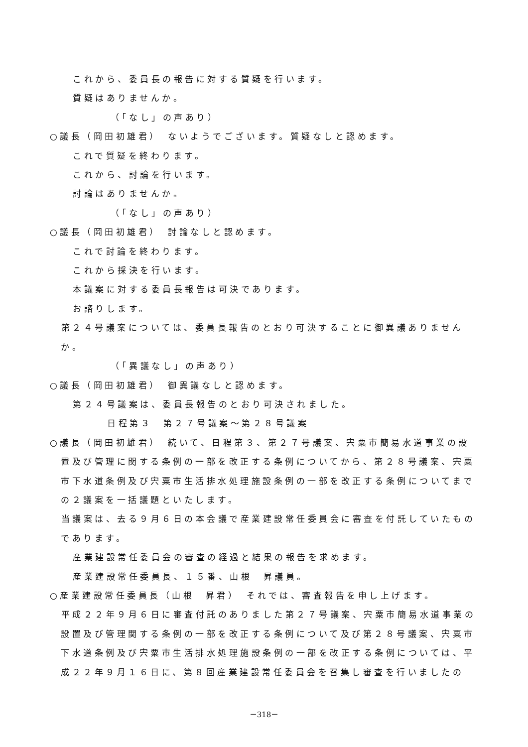これから、委員長の報告に対する質疑を行います。
質疑はありませんか。
（「なし」の声あり）
○議長（岡田初雄君）　ないようでございます。質疑なしと認めます。
これで質疑を終わります。
これから、討論を行います。
討論はありませんか。
（「なし」の声あり）
○議長（岡田初雄君）　討論なしと認めます。
これで討論を終わります。
これから採決を行います。
本議案に対する委員長報告は可決であります。
お諮りします。
　第２４号議案については、委員長報告のとおり可決することに御異議ありませんか。
（「異議なし」の声あり）
○議長（岡田初雄君）　御異議なしと認めます。
第２４号議案は、委員長報告のとおり可決されました。
日程第３　第２７号議案～第２８号議案
○議長（岡田初雄君）　続いて、日程第３、第２７号議案、宍粟市簡易水道事業の設置及び管理に関する条例の一部を改正する条例についてから、第２８号議案、宍粟市下水道条例及び宍粟市生活排水処理施設条例の一部を改正する条例についてまでの２議案を一括議題といたします。
　当議案は、去る９月６日の本会議で産業建設常任委員会に審査を付託していたものであります。
産業建設常任委員会の審査の経過と結果の報告を求めます。
産業建設常任委員長、１５番、山根　昇議員。
○産業建設常任委員長（山根　昇君）　それでは、審査報告を申し上げます。
　平成２２年９月６日に審査付託のありました第２７号議案、宍粟市簡易水道事業の設置及び管理関する条例の一部を改正する条例について及び第２８号議案、宍粟市下水道条例及び宍粟市生活排水処理施設条例の一部を改正する条例については、平成２２年９月１６日に、第８回産業建設常任委員会を召集し審査を行いましたの
－318－